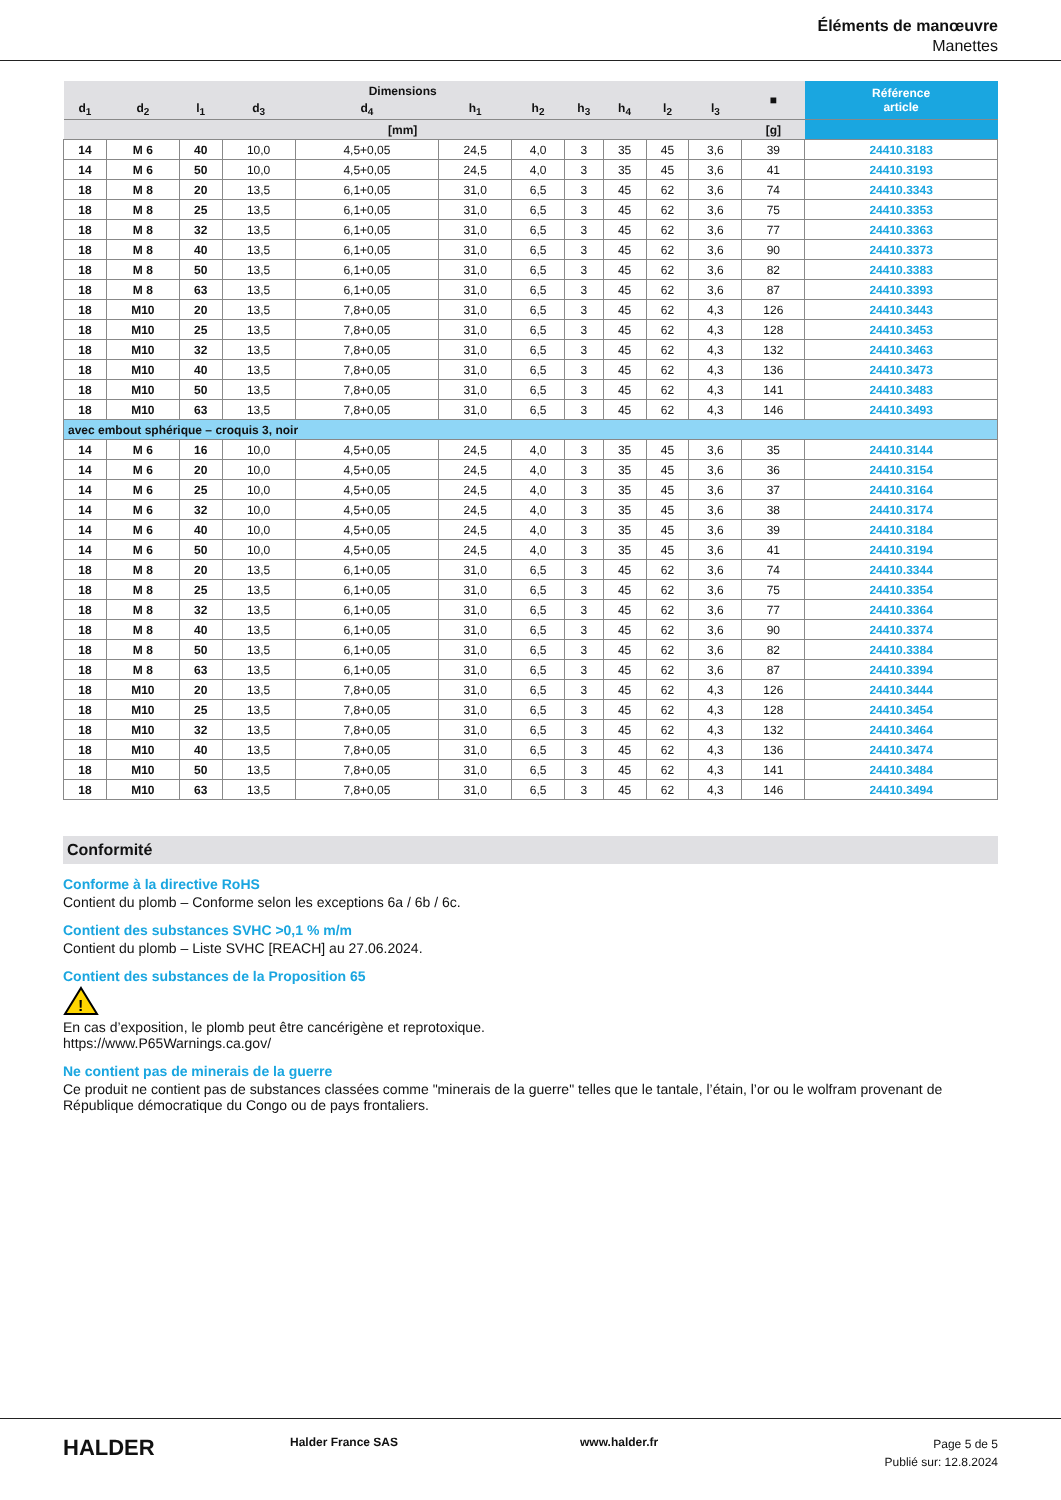Éléments de manœuvre
Manettes
| Dimensions | | | | | | | | | | | ■ | Référence article |
| --- | --- | --- | --- | --- | --- | --- | --- | --- | --- | --- | --- | --- |
| d<sub>1</sub> | d<sub>2</sub> | l<sub>1</sub> | d<sub>3</sub> | d<sub>4</sub> | h<sub>1</sub> | h<sub>2</sub> | h<sub>3</sub> | h<sub>4</sub> | l<sub>2</sub> | l<sub>3</sub> | | |
| [mm] | | | | | | | | | | | [g] | |
| 14 | M 6 | 40 | 10,0 | 4,5+0,05 | 24,5 | 4,0 | 3 | 35 | 45 | 3,6 | 39 | 24410.3183 |
| 14 | M 6 | 50 | 10,0 | 4,5+0,05 | 24,5 | 4,0 | 3 | 35 | 45 | 3,6 | 41 | 24410.3193 |
| 18 | M 8 | 20 | 13,5 | 6,1+0,05 | 31,0 | 6,5 | 3 | 45 | 62 | 3,6 | 74 | 24410.3343 |
| 18 | M 8 | 25 | 13,5 | 6,1+0,05 | 31,0 | 6,5 | 3 | 45 | 62 | 3,6 | 75 | 24410.3353 |
| 18 | M 8 | 32 | 13,5 | 6,1+0,05 | 31,0 | 6,5 | 3 | 45 | 62 | 3,6 | 77 | 24410.3363 |
| 18 | M 8 | 40 | 13,5 | 6,1+0,05 | 31,0 | 6,5 | 3 | 45 | 62 | 3,6 | 90 | 24410.3373 |
| 18 | M 8 | 50 | 13,5 | 6,1+0,05 | 31,0 | 6,5 | 3 | 45 | 62 | 3,6 | 82 | 24410.3383 |
| 18 | M 8 | 63 | 13,5 | 6,1+0,05 | 31,0 | 6,5 | 3 | 45 | 62 | 3,6 | 87 | 24410.3393 |
| 18 | M10 | 20 | 13,5 | 7,8+0,05 | 31,0 | 6,5 | 3 | 45 | 62 | 4,3 | 126 | 24410.3443 |
| 18 | M10 | 25 | 13,5 | 7,8+0,05 | 31,0 | 6,5 | 3 | 45 | 62 | 4,3 | 128 | 24410.3453 |
| 18 | M10 | 32 | 13,5 | 7,8+0,05 | 31,0 | 6,5 | 3 | 45 | 62 | 4,3 | 132 | 24410.3463 |
| 18 | M10 | 40 | 13,5 | 7,8+0,05 | 31,0 | 6,5 | 3 | 45 | 62 | 4,3 | 136 | 24410.3473 |
| 18 | M10 | 50 | 13,5 | 7,8+0,05 | 31,0 | 6,5 | 3 | 45 | 62 | 4,3 | 141 | 24410.3483 |
| 18 | M10 | 63 | 13,5 | 7,8+0,05 | 31,0 | 6,5 | 3 | 45 | 62 | 4,3 | 146 | 24410.3493 |
| avec embout sphérique – croquis 3, noir | | | | | | | | | | | | |
| 14 | M 6 | 16 | 10,0 | 4,5+0,05 | 24,5 | 4,0 | 3 | 35 | 45 | 3,6 | 35 | 24410.3144 |
| 14 | M 6 | 20 | 10,0 | 4,5+0,05 | 24,5 | 4,0 | 3 | 35 | 45 | 3,6 | 36 | 24410.3154 |
| 14 | M 6 | 25 | 10,0 | 4,5+0,05 | 24,5 | 4,0 | 3 | 35 | 45 | 3,6 | 37 | 24410.3164 |
| 14 | M 6 | 32 | 10,0 | 4,5+0,05 | 24,5 | 4,0 | 3 | 35 | 45 | 3,6 | 38 | 24410.3174 |
| 14 | M 6 | 40 | 10,0 | 4,5+0,05 | 24,5 | 4,0 | 3 | 35 | 45 | 3,6 | 39 | 24410.3184 |
| 14 | M 6 | 50 | 10,0 | 4,5+0,05 | 24,5 | 4,0 | 3 | 35 | 45 | 3,6 | 41 | 24410.3194 |
| 18 | M 8 | 20 | 13,5 | 6,1+0,05 | 31,0 | 6,5 | 3 | 45 | 62 | 3,6 | 74 | 24410.3344 |
| 18 | M 8 | 25 | 13,5 | 6,1+0,05 | 31,0 | 6,5 | 3 | 45 | 62 | 3,6 | 75 | 24410.3354 |
| 18 | M 8 | 32 | 13,5 | 6,1+0,05 | 31,0 | 6,5 | 3 | 45 | 62 | 3,6 | 77 | 24410.3364 |
| 18 | M 8 | 40 | 13,5 | 6,1+0,05 | 31,0 | 6,5 | 3 | 45 | 62 | 3,6 | 90 | 24410.3374 |
| 18 | M 8 | 50 | 13,5 | 6,1+0,05 | 31,0 | 6,5 | 3 | 45 | 62 | 3,6 | 82 | 24410.3384 |
| 18 | M 8 | 63 | 13,5 | 6,1+0,05 | 31,0 | 6,5 | 3 | 45 | 62 | 3,6 | 87 | 24410.3394 |
| 18 | M10 | 20 | 13,5 | 7,8+0,05 | 31,0 | 6,5 | 3 | 45 | 62 | 4,3 | 126 | 24410.3444 |
| 18 | M10 | 25 | 13,5 | 7,8+0,05 | 31,0 | 6,5 | 3 | 45 | 62 | 4,3 | 128 | 24410.3454 |
| 18 | M10 | 32 | 13,5 | 7,8+0,05 | 31,0 | 6,5 | 3 | 45 | 62 | 4,3 | 132 | 24410.3464 |
| 18 | M10 | 40 | 13,5 | 7,8+0,05 | 31,0 | 6,5 | 3 | 45 | 62 | 4,3 | 136 | 24410.3474 |
| 18 | M10 | 50 | 13,5 | 7,8+0,05 | 31,0 | 6,5 | 3 | 45 | 62 | 4,3 | 141 | 24410.3484 |
| 18 | M10 | 63 | 13,5 | 7,8+0,05 | 31,0 | 6,5 | 3 | 45 | 62 | 4,3 | 146 | 24410.3494 |
Conformité
Conforme à la directive RoHS
Contient du plomb – Conforme selon les exceptions 6a / 6b / 6c.
Contient des substances SVHC >0,1 % m/m
Contient du plomb – Liste SVHC [REACH] au 27.06.2024.
Contient des substances de la Proposition 65
!
En cas d’exposition, le plomb peut être cancérigène et reprotoxique.
https://www.P65Warnings.ca.gov/
Ne contient pas de minerais de la guerre
Ce produit ne contient pas de substances classées comme "minerais de la guerre" telles que le tantale, l’étain, l’or ou le wolfram provenant de République démocratique du Congo ou de pays frontaliers.
HALDER Halder France SAS www.halder.fr
Page 5 de 5
Publié sur: 12.8.2024